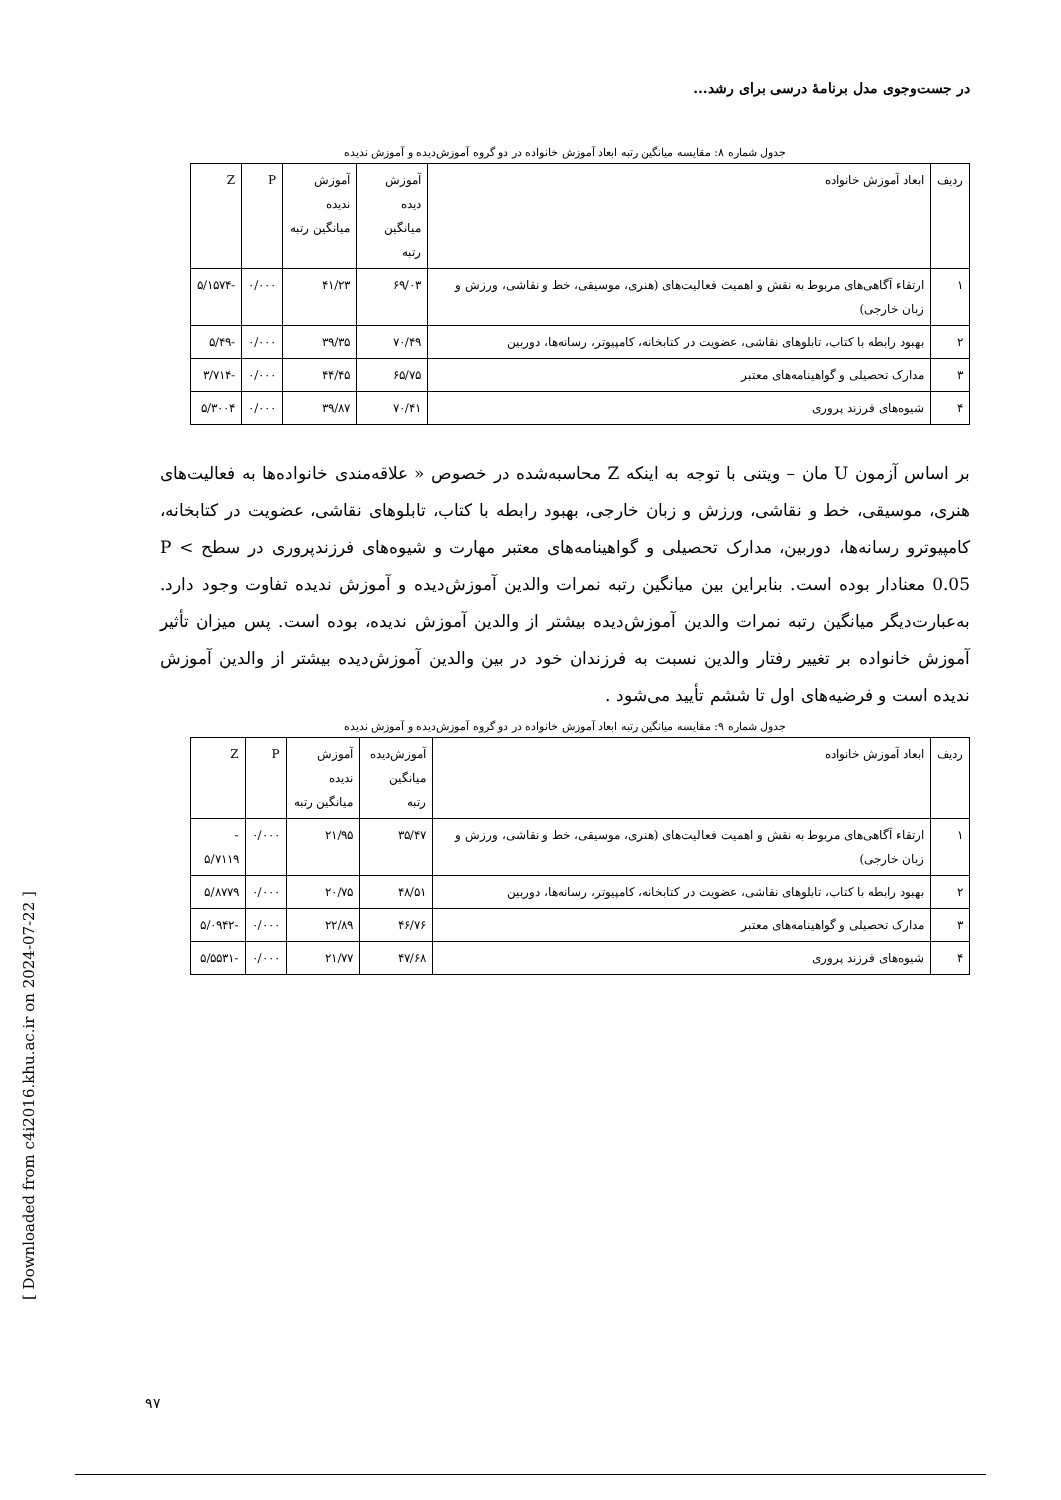در جست‌وجوی مدل برنامهٔ درسی برای رشد...
جدول شماره ۸: مقایسه میانگین رتبه ابعاد آموزش خانواده در دو گروه آموزش‌دیده و آموزش ندیده
| ردیف | ابعاد آموزش خانواده | آموزش دیده میانگین رتبه | آموزش ندیده میانگین رتبه | P | Z |
| --- | --- | --- | --- | --- | --- |
| ۱ | ارتقاء آگاهی‌های مربوط به نقش و اهمیت فعالیت‌های (هنری، موسیقی، خط و نقاشی، ورزش و زبان خارجی) | ۶۹/۰۳ | ۴۱/۲۳ | ۰/۰۰۰ | -۵/۱۵۷۴ |
| ۲ | بهبود رابطه با کتاب، تابلوهای نقاشی، عضویت در کتابخانه، کامپیوتر، رسانه‌ها، دوربین | ۷۰/۴۹ | ۳۹/۳۵ | ۰/۰۰۰ | -۵/۴۹ |
| ۳ | مدارک تحصیلی و گواهینامه‌های معتبر | ۶۵/۷۵ | ۴۴/۴۵ | ۰/۰۰۰ | -۳/۷۱۴ |
| ۴ | شیوه‌های فرزند پروری | ۷۰/۴۱ | ۳۹/۸۷ | ۰/۰۰۰ | ۵/۳۰۰۴ |
بر اساس آزمون U مان – ویتنی با توجه به اینکه Z محاسبه‌شده در خصوص « علاقه‌مندی خانواده‌ها به فعالیت‌های هنری، موسیقی، خط و نقاشی، ورزش و زبان خارجی، بهبود رابطه با کتاب، تابلوهای نقاشی، عضویت در کتابخانه، کامپیوترو رسانه‌ها، دوربین، مدارک تحصیلی و گواهینامه‌های معتبر مهارت و شیوه‌های فرزندپروری در سطح P < 0.05 معنادار بوده است. بنابراین بین میانگین رتبه نمرات والدین آموزش‌دیده و آموزش ندیده تفاوت وجود دارد. به‌عبارت‌دیگر میانگین رتبه نمرات والدین آموزش‌دیده بیشتر از والدین آموزش ندیده، بوده است. پس میزان تأثیر آموزش خانواده بر تغییر رفتار والدین نسبت به فرزندان خود در بین والدین آموزش‌دیده بیشتر از والدین آموزش ندیده است و فرضیه‌های اول تا ششم تأیید می‌شود .
جدول شماره ۹: مقایسه میانگین رتبه ابعاد آموزش خانواده در دو گروه آموزش‌دیده و آموزش ندیده
| ردیف | ابعاد آموزش خانواده | آموزش‌دیده میانگین رتبه | آموزش ندیده میانگین رتبه | P | Z |
| --- | --- | --- | --- | --- | --- |
| ۱ | ارتقاء آگاهی‌های مربوط به نقش و اهمیت فعالیت‌های (هنری، موسیقی، خط و نقاشی، ورزش و زبان خارجی) | ۳۵/۴۷ | ۲۱/۹۵ | ۰/۰۰۰ | - ۵/۷۱۱۹ |
| ۲ | بهبود رابطه با کتاب، تابلوهای نقاشی، عضویت در کتابخانه، کامپیوتر، رسانه‌ها، دوربین | ۴۸/۵۱ | ۲۰/۷۵ | ۰/۰۰۰ | ۵/۸۷۷۹ |
| ۳ | مدارک تحصیلی و گواهینامه‌های معتبر | ۴۶/۷۶ | ۲۲/۸۹ | ۰/۰۰۰ | -۵/۰۹۴۲ |
| ۴ | شیوه‌های فرزند پروری | ۴۷/۶۸ | ۲۱/۷۷ | ۰/۰۰۰ | -۵/۵۵۳۱ |
[ Downloaded from c4i2016.khu.ac.ir on 2024-07-22 ]
۹۷